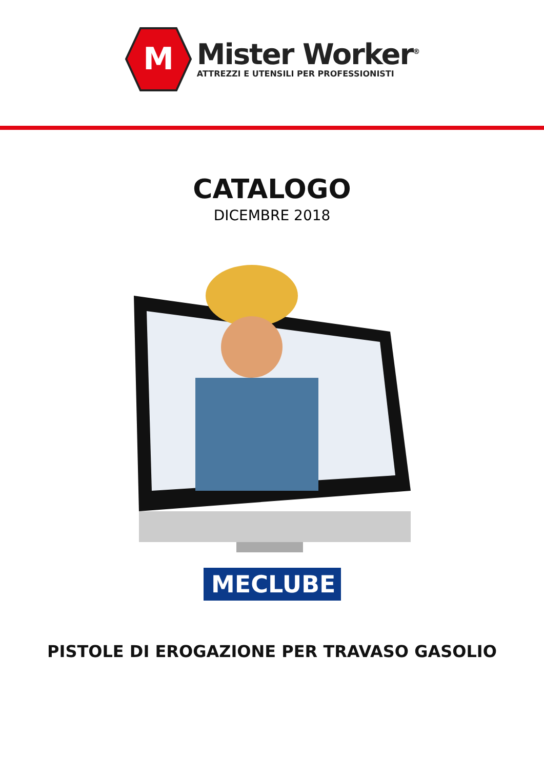M
Mister Worker<sup>®</sup>
ATTREZZI E UTENSILI PER PROFESSIONISTI
CATALOGO
DICEMBRE 2018
MECLUBE
PISTOLE DI EROGAZIONE PER TRAVASO GASOLIO